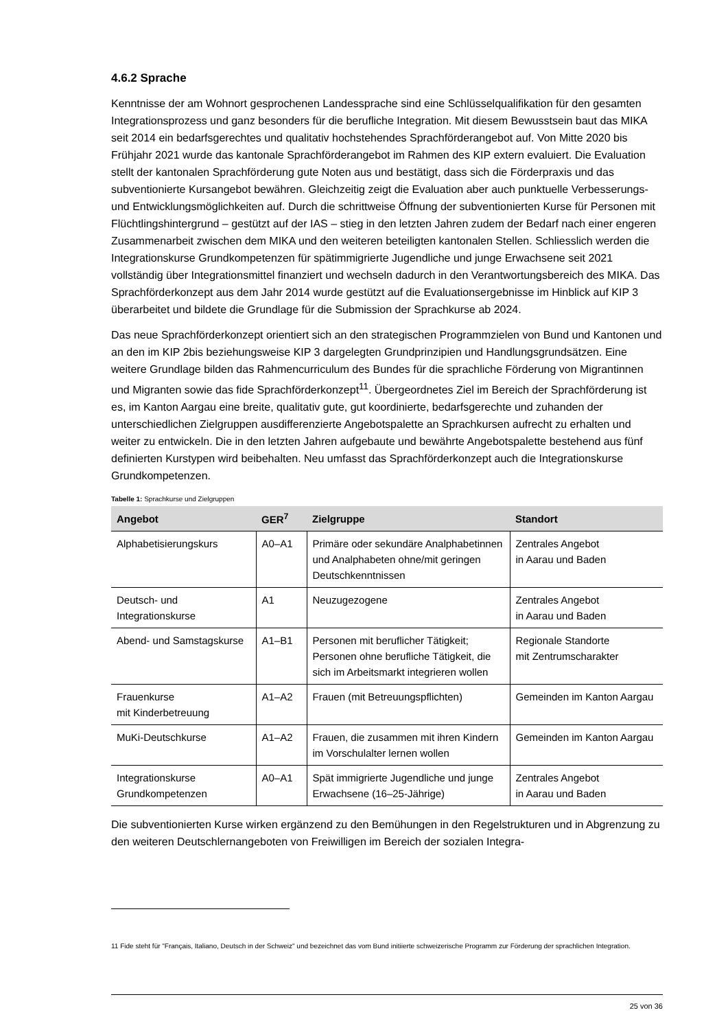4.6.2 Sprache
Kenntnisse der am Wohnort gesprochenen Landessprache sind eine Schlüsselqualifikation für den gesamten Integrationsprozess und ganz besonders für die berufliche Integration. Mit diesem Bewusstsein baut das MIKA seit 2014 ein bedarfsgerechtes und qualitativ hochstehendes Sprachförderangebot auf. Von Mitte 2020 bis Frühjahr 2021 wurde das kantonale Sprachförderangebot im Rahmen des KIP extern evaluiert. Die Evaluation stellt der kantonalen Sprachförderung gute Noten aus und bestätigt, dass sich die Förderpraxis und das subventionierte Kursangebot bewähren. Gleichzeitig zeigt die Evaluation aber auch punktuelle Verbesserungs- und Entwicklungsmöglichkeiten auf. Durch die schrittweise Öffnung der subventionierten Kurse für Personen mit Flüchtlingshintergrund – gestützt auf der IAS – stieg in den letzten Jahren zudem der Bedarf nach einer engeren Zusammenarbeit zwischen dem MIKA und den weiteren beteiligten kantonalen Stellen. Schliesslich werden die Integrationskurse Grundkompetenzen für spätimmigrierte Jugendliche und junge Erwachsene seit 2021 vollständig über Integrationsmittel finanziert und wechseln dadurch in den Verantwortungsbereich des MIKA. Das Sprachförderkonzept aus dem Jahr 2014 wurde gestützt auf die Evaluationsergebnisse im Hinblick auf KIP 3 überarbeitet und bildete die Grundlage für die Submission der Sprachkurse ab 2024.
Das neue Sprachförderkonzept orientiert sich an den strategischen Programmzielen von Bund und Kantonen und an den im KIP 2bis beziehungsweise KIP 3 dargelegten Grundprinzipien und Handlungsgrundsätzen. Eine weitere Grundlage bilden das Rahmencurriculum des Bundes für die sprachliche Förderung von Migrantinnen und Migranten sowie das fide Sprachförderkonzept<sup>11</sup>. Übergeordnetes Ziel im Bereich der Sprachförderung ist es, im Kanton Aargau eine breite, qualitativ gute, gut koordinierte, bedarfsgerechte und zuhanden der unterschiedlichen Zielgruppen ausdifferenzierte Angebotspalette an Sprachkursen aufrecht zu erhalten und weiter zu entwickeln. Die in den letzten Jahren aufgebaute und bewährte Angebotspalette bestehend aus fünf definierten Kurstypen wird beibehalten. Neu umfasst das Sprachförderkonzept auch die Integrationskurse Grundkompetenzen.
Tabelle 1: Sprachkurse und Zielgruppen
| Angebot | GER<sup>7</sup> | Zielgruppe | Standort |
| --- | --- | --- | --- |
| Alphabetisierungskurs | A0–A1 | Primäre oder sekundäre Analphabetinnen und Analphabeten ohne/mit geringen Deutschkenntnissen | Zentrales Angebot in Aarau und Baden |
| Deutsch- und Integrationskurse | A1 | Neuzugezogene | Zentrales Angebot in Aarau und Baden |
| Abend- und Samstagskurse | A1–B1 | Personen mit beruflicher Tätigkeit; Personen ohne berufliche Tätigkeit, die sich im Arbeitsmarkt integrieren wollen | Regionale Standorte mit Zentrumscharakter |
| Frauenkurse mit Kinderbetreuung | A1–A2 | Frauen (mit Betreuungspflichten) | Gemeinden im Kanton Aargau |
| MuKi-Deutschkurse | A1–A2 | Frauen, die zusammen mit ihren Kindern im Vorschulalter lernen wollen | Gemeinden im Kanton Aargau |
| Integrationskurse Grundkompetenzen | A0–A1 | Spät immigrierte Jugendliche und junge Erwachsene (16–25-Jährige) | Zentrales Angebot in Aarau und Baden |
Die subventionierten Kurse wirken ergänzend zu den Bemühungen in den Regelstrukturen und in Abgrenzung zu den weiteren Deutschlernangeboten von Freiwilligen im Bereich der sozialen Integra-
11 Fide steht für "Français, Italiano, Deutsch in der Schweiz" und bezeichnet das vom Bund initiierte schweizerische Programm zur Förderung der sprachlichen Integration.
25 von 36